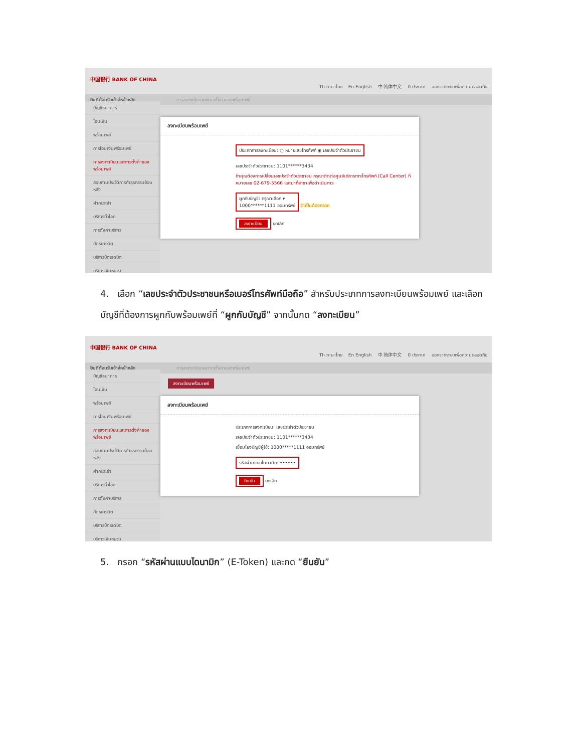中国银行 BANK OF CHINA
Th ภาษาไทย En English 中 简体中文 0 ประกาศ ออกจากระบบเพื่อความปลอดภัย
ยินดีต้อนรับเข้าสู่หน้าหลัก การลงทะเบียนและการตั้งค่าของพร้อมเพย์
บัญชีธนาคาร
โอนเงิน
พร้อมเพย์
การโอนเงินพร้อมเพย์
การลงทะเบียนและการตั้งค่าของพร้อมเพย์
สอบถามประวัติการทำธุรกรรมย้อนหลัง
ฝากประจำ
บริการทั่วโลก
การตั้งค่าบริการ
บัตรเครดิต
บริการบัตรเดบิต
บริการเงินหยวน
ลงทะเบียนพร้อมเพย์
ประเภทการลงทะเบียน: ○ หมายเลขโทรศัพท์ ◉ เลขประจำตัวประชาชน
เลขประจำตัวประชาชน: 1101******3434
ถ้าคุณต้องการเปลี่ยนเลขประจำตัวประชาชน กรุณาติดต่อศูนย์บริการทางโทรศัพท์ (Call Center) ที่หมายเลข 02-679-5566 และมาที่สาขาเพื่อดำเนินการ
ผูกกับบัญชี: กรุณาเลือก ▾
1000******1111 ออมทรัพย์
จำเป็นต้องกรอก
ลงทะเบียน ยกเลิก
4. เลือก “เลขประจำตัวประชาชนหรือเบอร์โทรศัพท์มือถือ” สำหรับประเภทการลงทะเบียนพร้อมเพย์ และเลือกบัญชีที่ต้องการผูกกับพร้อมเพย์ที่ “ผูกกับบัญชี” จากนั้นกด “ลงทะเบียน”
中国银行 BANK OF CHINA
Th ภาษาไทย En English 中 简体中文 0 ประกาศ ออกจากระบบเพื่อความปลอดภัย
ยินดีต้อนรับเข้าสู่หน้าหลัก การลงทะเบียนและการตั้งค่าของพร้อมเพย์
บัญชีธนาคาร
โอนเงิน
พร้อมเพย์
การโอนเงินพร้อมเพย์
การลงทะเบียนและการตั้งค่าของพร้อมเพย์
สอบถามประวัติการทำธุรกรรมย้อนหลัง
ฝากประจำ
บริการทั่วโลก
การตั้งค่าบริการ
บัตรเครดิต
บริการบัตรเดบิต
บริการเงินหยวน
ลงทะเบียนพร้อมเพย์
ลงทะเบียนพร้อมเพย์
ประเภทการลงทะเบียน: เลขประจำตัวประชาชน
เลขประจำตัวประชาชน: 1101******3434
เชื่อมโยงบัญชีผู้ใช้: 1000*****1111 ออมทรัพย์
รหัสผ่านแบบไดนามิก: ••••••
ยืนยัน ยกเลิก
5. กรอก “รหัสผ่านแบบไดนามิก” (E-Token) และกด “ยืนยัน”